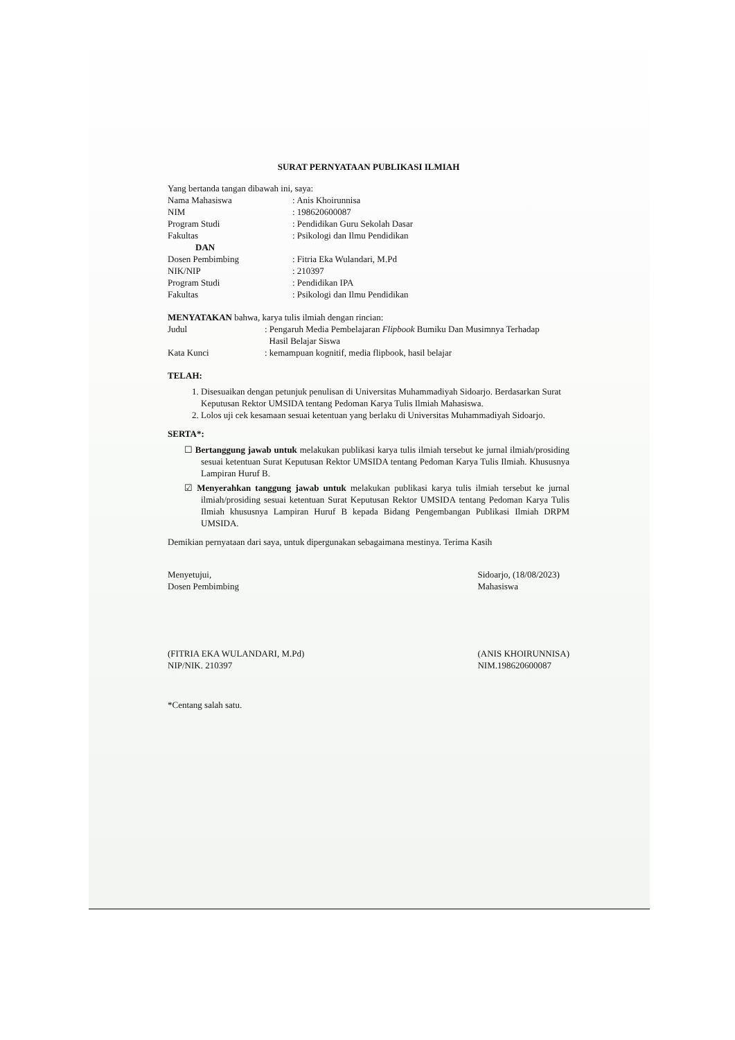SURAT PERNYATAAN PUBLIKASI ILMIAH
Yang bertanda tangan dibawah ini, saya:
| Nama Mahasiswa | : Anis Khoirunnisa |
| NIM | : 198620600087 |
| Program Studi | : Pendidikan Guru Sekolah Dasar |
| Fakultas | : Psikologi dan Ilmu Pendidikan |
| DAN | |
| Dosen Pembimbing | : Fitria Eka Wulandari, M.Pd |
| NIK/NIP | : 210397 |
| Program Studi | : Pendidikan IPA |
| Fakultas | : Psikologi dan Ilmu Pendidikan |
MENYATAKAN bahwa, karya tulis ilmiah dengan rincian:
| Judul | : Pengaruh Media Pembelajaran Flipbook Bumiku Dan Musimnya Terhadap Hasil Belajar Siswa |
| Kata Kunci | : kemampuan kognitif, media flipbook, hasil belajar |
TELAH:
1. Disesuaikan dengan petunjuk penulisan di Universitas Muhammadiyah Sidoarjo. Berdasarkan Surat Keputusan Rektor UMSIDA tentang Pedoman Karya Tulis Ilmiah Mahasiswa.
2. Lolos uji cek kesamaan sesuai ketentuan yang berlaku di Universitas Muhammadiyah Sidoarjo.
SERTA*:
☐ Bertanggung jawab untuk melakukan publikasi karya tulis ilmiah tersebut ke jurnal ilmiah/prosiding sesuai ketentuan Surat Keputusan Rektor UMSIDA tentang Pedoman Karya Tulis Ilmiah. Khususnya Lampiran Huruf B.
☑ Menyerahkan tanggung jawab untuk melakukan publikasi karya tulis ilmiah tersebut ke jurnal ilmiah/prosiding sesuai ketentuan Surat Keputusan Rektor UMSIDA tentang Pedoman Karya Tulis Ilmiah khususnya Lampiran Huruf B kepada Bidang Pengembangan Publikasi Ilmiah DRPM UMSIDA.
Demikian pernyataan dari saya, untuk dipergunakan sebagaimana mestinya. Terima Kasih
Menyetujui,
Dosen Pembimbing
(FITRIA EKA WULANDARI, M.Pd)
NIP/NIK. 210397
Sidoarjo, (18/08/2023)
Mahasiswa
(ANIS KHOIRUNNISA)
NIM.198620600087
*Centang salah satu.